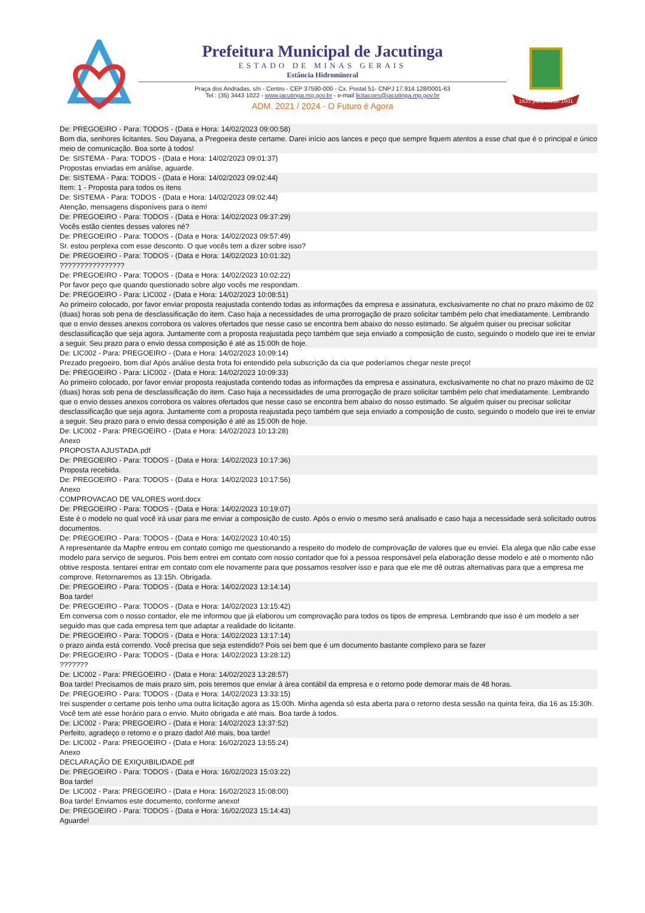Prefeitura Municipal de Jacutinga
ESTADO DE MINAS GERAIS
Estância Hidromineral
Praça dos Andradas, s/n - Centro - CEP 37590-000 - Cx. Postal 51- CNPJ 17.914.128/0001-63
Tel.: (35) 3443 1022 - www.jacutinga.mg.gov.br - e-mail licitacoes@jacutinga.mg.gov.br
ADM. 2021 / 2024 - O Futuro é Agora
1835 JACUTINGA 1901
De: PREGOEIRO - Para: TODOS - (Data e Hora: 14/02/2023 09:00:58)
Bom dia, senhores licitantes. Sou Dayana, a Pregoeira deste certame. Darei início aos lances e peço que sempre fiquem atentos a esse chat que é o principal e único meio de comunicação. Boa sorte à todos!
De: SISTEMA - Para: TODOS - (Data e Hora: 14/02/2023 09:01:37)
Propostas enviadas em análise, aguarde.
De: SISTEMA - Para: TODOS - (Data e Hora: 14/02/2023 09:02:44)
Item: 1 - Proposta para todos os itens
De: SISTEMA - Para: TODOS - (Data e Hora: 14/02/2023 09:02:44)
Atenção, mensagens disponíveis para o item!
De: PREGOEIRO - Para: TODOS - (Data e Hora: 14/02/2023 09:37:29)
Vocês estão cientes desses valores né?
De: PREGOEIRO - Para: TODOS - (Data e Hora: 14/02/2023 09:57:49)
Sr. estou perplexa com esse desconto. O que vocês tem a dizer sobre isso?
De: PREGOEIRO - Para: TODOS - (Data e Hora: 14/02/2023 10:01:32)
????????????????
De: PREGOEIRO - Para: TODOS - (Data e Hora: 14/02/2023 10:02:22)
Por favor peço que quando questionado sobre algo vocês me respondam.
De: PREGOEIRO - Para: LIC002 - (Data e Hora: 14/02/2023 10:08:51)
Ao primeiro colocado, por favor enviar proposta reajustada contendo todas as informações da empresa e assinatura, exclusivamente no chat no prazo máximo de 02 (duas) horas sob pena de desclassificação do item. Caso haja a necessidades de uma prorrogação de prazo solicitar também pelo chat imediatamente. Lembrando que o envio desses anexos corrobora os valores ofertados que nesse caso se encontra bem abaixo do nosso estimado. Se alguém quiser ou precisar solicitar desclassificação que seja agora. Juntamente com a proposta reajustada peço também que seja enviado a composição de custo, seguindo o modelo que irei te enviar a seguir. Seu prazo para o envio dessa composição é até as 15:00h de hoje.
De: LIC002 - Para: PREGOEIRO - (Data e Hora: 14/02/2023 10:09:14)
Prezado pregoeiro, bom dia! Após análise desta frota foi entendido pela subscrição da cia que poderíamos chegar neste preço!
De: PREGOEIRO - Para: LIC002 - (Data e Hora: 14/02/2023 10:09:33)
Ao primeiro colocado, por favor enviar proposta reajustada contendo todas as informações da empresa e assinatura, exclusivamente no chat no prazo máximo de 02 (duas) horas sob pena de desclassificação do item. Caso haja a necessidades de uma prorrogação de prazo solicitar também pelo chat imediatamente. Lembrando que o envio desses anexos corrobora os valores ofertados que nesse caso se encontra bem abaixo do nosso estimado. Se alguém quiser ou precisar solicitar desclassificação que seja agora. Juntamente com a proposta reajustada peço também que seja enviado a composição de custo, seguindo o modelo que irei te enviar a seguir. Seu prazo para o envio dessa composição é até as 15:00h de hoje.
De: LIC002 - Para: PREGOEIRO - (Data e Hora: 14/02/2023 10:13:28)
Anexo
PROPOSTA AJUSTADA.pdf
De: PREGOEIRO - Para: TODOS - (Data e Hora: 14/02/2023 10:17:36)
Proposta recebida.
De: PREGOEIRO - Para: TODOS - (Data e Hora: 14/02/2023 10:17:56)
Anexo
COMPROVACAO DE VALORES word.docx
De: PREGOEIRO - Para: TODOS - (Data e Hora: 14/02/2023 10:19:07)
Este é o modelo no qual você irá usar para me enviar a composição de custo. Após o envio o mesmo será analisado e caso haja a necessidade será solicitado outros documentos.
De: PREGOEIRO - Para: TODOS - (Data e Hora: 14/02/2023 10:40:15)
A representante da Mapfre entrou em contato comigo me questionando a respeito do modelo de comprovação de valores que eu enviei. Ela alega que não cabe esse modelo para serviço de seguros. Pois bem entrei em contato com nosso contador que foi a pessoa responsável pela elaboração desse modelo e até o momento não obtive resposta. tentarei entrar em contato com ele novamente para que possamos resolver isso e para que ele me dê outras alternativas para que a empresa me comprove. Retornaremos as 13:15h. Obrigada.
De: PREGOEIRO - Para: TODOS - (Data e Hora: 14/02/2023 13:14:14)
Boa tarde!
De: PREGOEIRO - Para: TODOS - (Data e Hora: 14/02/2023 13:15:42)
Em conversa com o nosso contador, ele me informou que já elaborou um comprovação para todos os tipos de empresa. Lembrando que isso é um modelo a ser seguido mas que cada empresa tem que adaptar a realidade do licitante.
De: PREGOEIRO - Para: TODOS - (Data e Hora: 14/02/2023 13:17:14)
o prazo ainda está correndo. Você precisa que seja estendido? Pois sei bem que é um documento bastante complexo para se fazer
De: PREGOEIRO - Para: TODOS - (Data e Hora: 14/02/2023 13:28:12)
???????
De: LIC002 - Para: PREGOEIRO - (Data e Hora: 14/02/2023 13:28:57)
Boa tarde! Precisamos de mais prazo sim, pois teremos que enviar à área contábil da empresa e o retorno pode demorar mais de 48 horas.
De: PREGOEIRO - Para: TODOS - (Data e Hora: 14/02/2023 13:33:15)
Irei suspender o certame pois tenho uma outra licitação agora as 15:00h. Minha agenda só esta aberta para o retorno desta sessão na quinta feira, dia 16 as 15:30h. Você tem até esse horário para o envio. Muito obrigada e até mais. Boa tarde à todos.
De: LIC002 - Para: PREGOEIRO - (Data e Hora: 14/02/2023 13:37:52)
Perfeito, agradeço o retorno e o prazo dado! Até mais, boa tarde!
De: LIC002 - Para: PREGOEIRO - (Data e Hora: 16/02/2023 13:55:24)
Anexo
DECLARAÇÃO DE EXIQUIBILIDADE.pdf
De: PREGOEIRO - Para: TODOS - (Data e Hora: 16/02/2023 15:03:22)
Boa tarde!
De: LIC002 - Para: PREGOEIRO - (Data e Hora: 16/02/2023 15:08:00)
Boa tarde! Enviamos este documento, conforme anexo!
De: PREGOEIRO - Para: TODOS - (Data e Hora: 16/02/2023 15:14:43)
Aguarde!